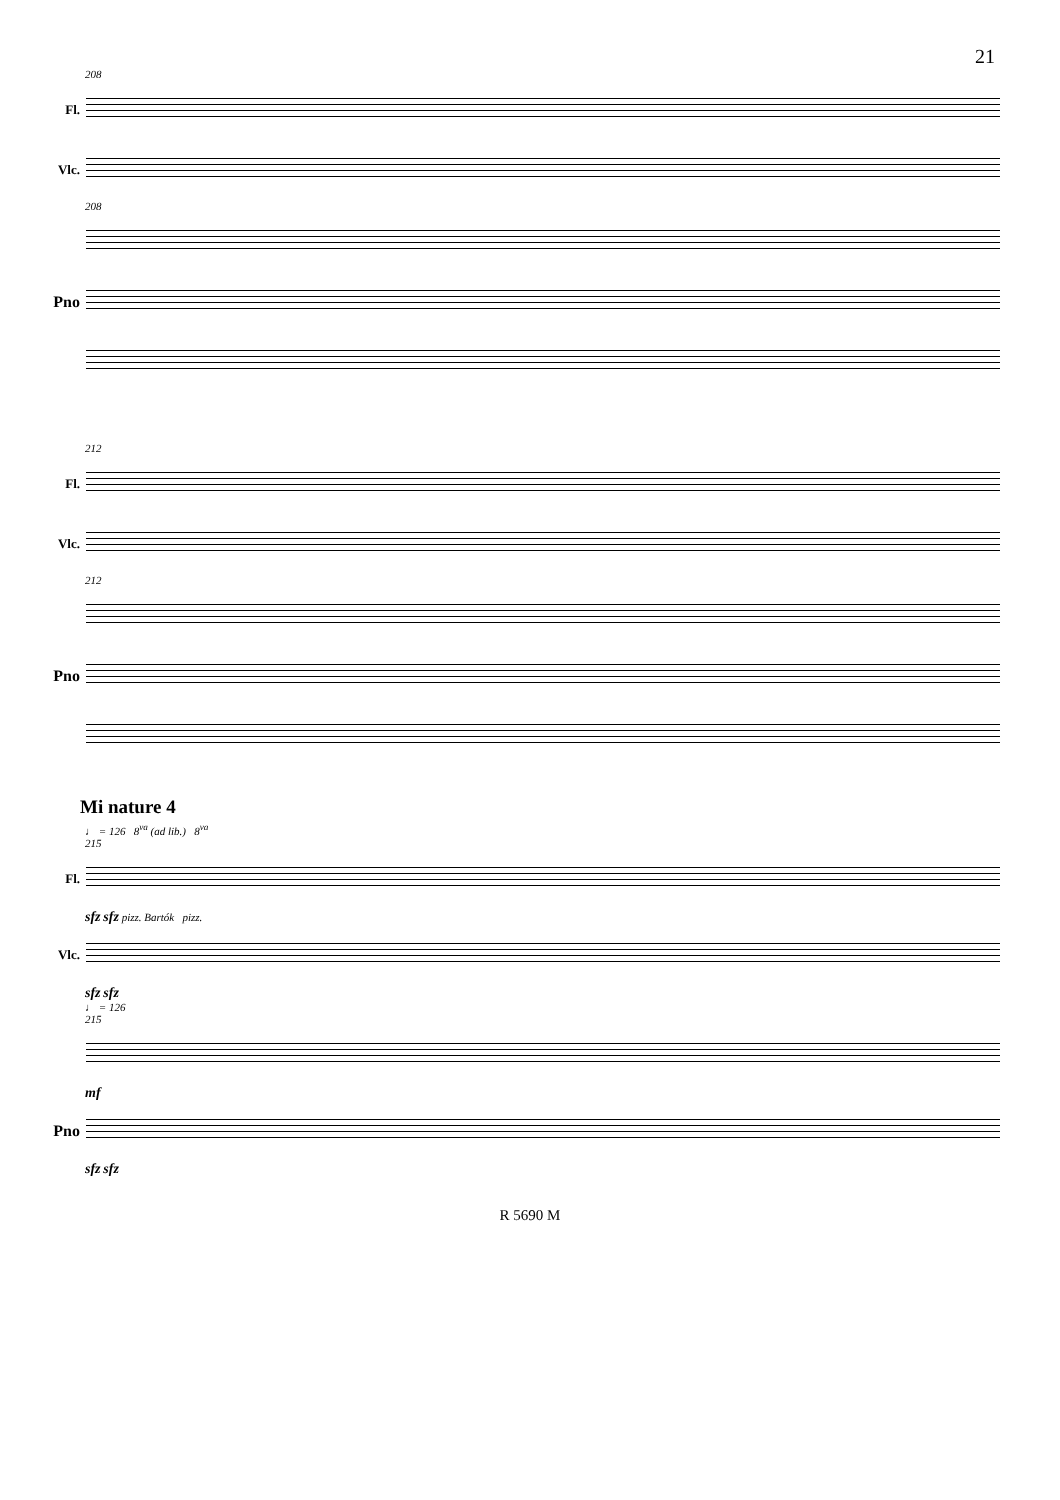21
208
Fl.
Vlc.
208
Pno
212
Fl.
Vlc.
212
Pno
Mi nature 4
♩ = 126 8<sup>va</sup> (ad lib.) 8<sup>va</sup>
215
Fl.
sfz sfz pizz. Bartók pizz.
Vlc.
sfz sfz
♩ = 126
215
mf
Pno
sfz sfz
R 5690 M